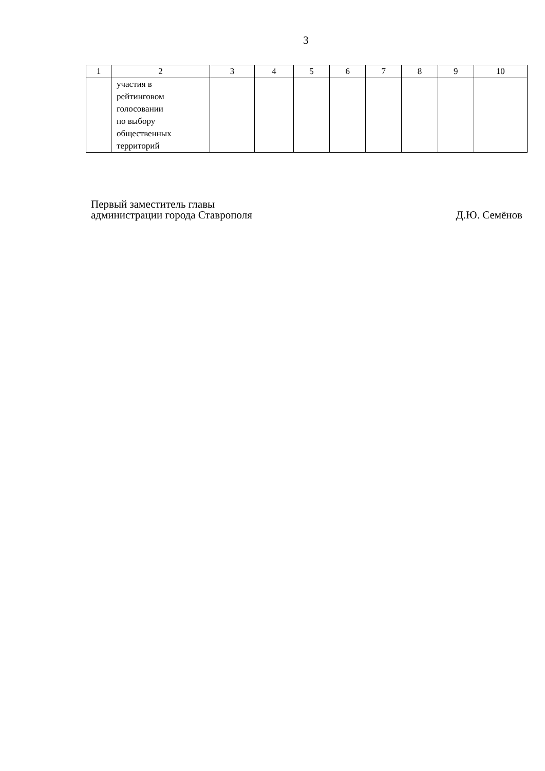3
| 1 | 2 | 3 | 4 | 5 | 6 | 7 | 8 | 9 | 10 |
| | участия в рейтинговом голосовании по выбору общественных территорий | | | | | | | | |
Первый заместитель главы
администрации города Ставрополя
Д.Ю. Семёнов